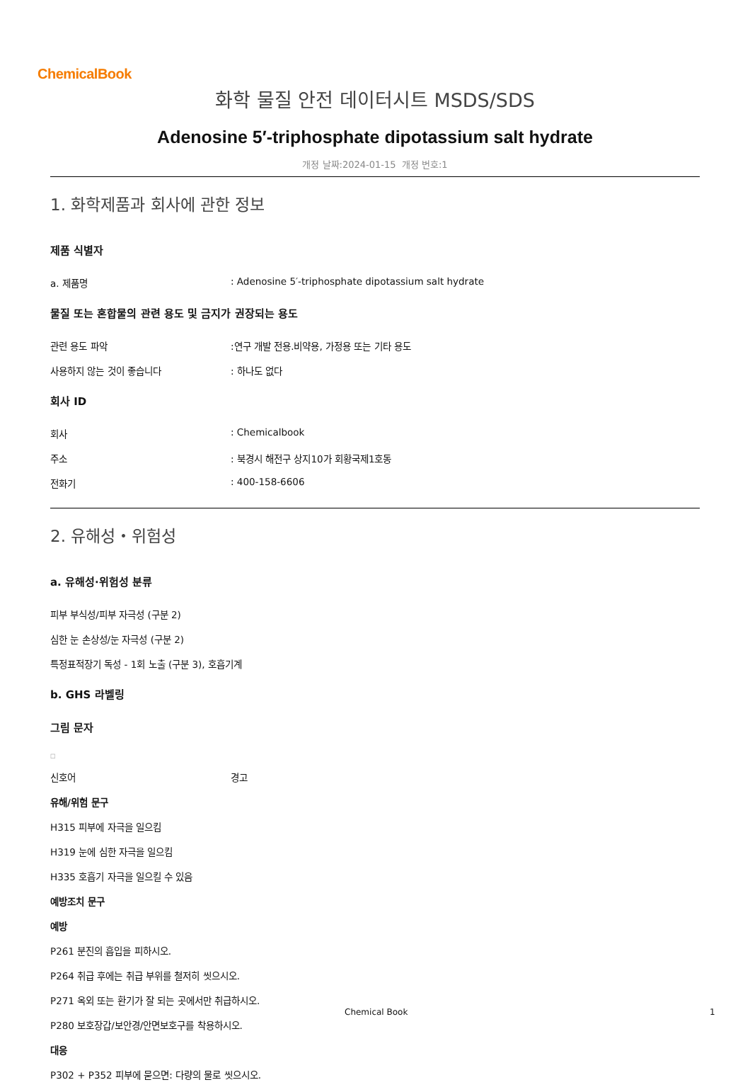ChemicalBook
화학 물질 안전 데이터시트 MSDS/SDS
Adenosine 5′-triphosphate dipotassium salt hydrate
개정 날짜:2024-01-15 개정 번호:1
1. 화학제품과 회사에 관한 정보
제품 식별자
a. 제품명: Adenosine 5′-triphosphate dipotassium salt hydrate
물질 또는 혼합물의 관련 용도 및 금지가 권장되는 용도
관련 용도 파악:연구 개발 전용.비약용, 가정용 또는 기타 용도
사용하지 않는 것이 좋습니다: 하나도 없다
회사 ID
회사: Chemicalbook
주소: 북경시 해전구 상지10가 회황국제1호동
전화기: 400-158-6606
2. 유해성・위험성
a. 유해성·위험성 분류
피부 부식성/피부 자극성 (구분 2)
심한 눈 손상성/눈 자극성 (구분 2)
특정표적장기 독성 - 1회 노출 (구분 3), 호흡기계
b. GHS 라벨링
그림 문자
□
신호어 경고
유해/위험 문구
H315 피부에 자극을 일으킴
H319 눈에 심한 자극을 일으킴
H335 호흡기 자극을 일으킬 수 있음
예방조치 문구
예방
P261 분진의 흡입을 피하시오.
P264 취급 후에는 취급 부위를 철저히 씻으시오.
P271 옥외 또는 환기가 잘 되는 곳에서만 취급하시오.
P280 보호장갑/보안경/안면보호구를 착용하시오.
대응
P302 + P352 피부에 묻으면: 다량의 물로 씻으시오.
Chemical Book 1